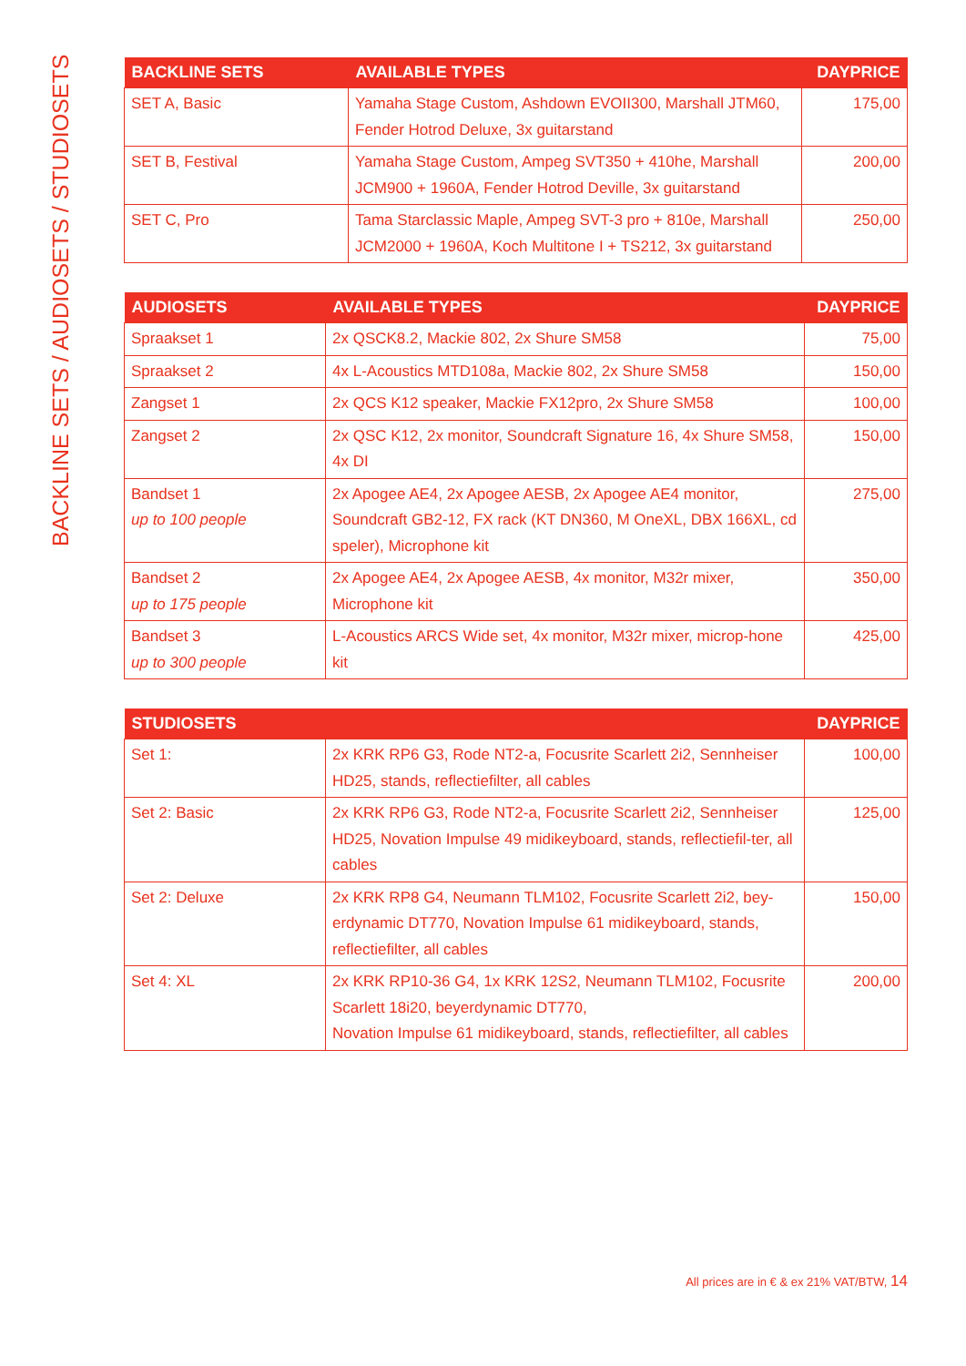BACKLINE SETS / AUDIOSETS / STUDIOSETS
| BACKLINE SETS | AVAILABLE TYPES | DAYPRICE |
| --- | --- | --- |
| SET A, Basic | Yamaha Stage Custom, Ashdown EVOII300, Marshall JTM60, Fender Hotrod Deluxe, 3x guitarstand | 175,00 |
| SET B, Festival | Yamaha Stage Custom, Ampeg SVT350 + 410he, Marshall JCM900 + 1960A, Fender Hotrod Deville, 3x guitarstand | 200,00 |
| SET C, Pro | Tama Starclassic Maple, Ampeg SVT-3 pro + 810e, Marshall JCM2000 + 1960A, Koch Multitone I + TS212, 3x guitarstand | 250,00 |
| AUDIOSETS | AVAILABLE TYPES | DAYPRICE |
| --- | --- | --- |
| Spraakset 1 | 2x QSCK8.2, Mackie 802, 2x Shure SM58 | 75,00 |
| Spraakset 2 | 4x L-Acoustics MTD108a, Mackie 802, 2x Shure SM58 | 150,00 |
| Zangset 1 | 2x QCS K12 speaker, Mackie FX12pro, 2x Shure SM58 | 100,00 |
| Zangset 2 | 2x QSC K12, 2x monitor, Soundcraft Signature 16, 4x Shure SM58, 4x DI | 150,00 |
| Bandset 1 up to 100 people | 2x Apogee AE4, 2x Apogee AESB, 2x Apogee AE4 monitor, Soundcraft GB2-12, FX rack (KT DN360, M OneXL, DBX 166XL, cd speler), Microphone kit | 275,00 |
| Bandset 2 up to 175 people | 2x Apogee AE4, 2x Apogee AESB, 4x monitor, M32r mixer, Microphone kit | 350,00 |
| Bandset 3 up to 300 people | L-Acoustics ARCS Wide set, 4x monitor, M32r mixer, microp-hone kit | 425,00 |
| STUDIOSETS | | DAYPRICE |
| --- | --- | --- |
| Set 1: | 2x KRK RP6 G3, Rode NT2-a, Focusrite Scarlett 2i2, Sennheiser HD25, stands, reflectiefilter, all cables | 100,00 |
| Set 2: Basic | 2x KRK RP6 G3, Rode NT2-a, Focusrite Scarlett 2i2, Sennheiser HD25, Novation Impulse 49 midikeyboard, stands, reflectiefil-ter, all cables | 125,00 |
| Set 2: Deluxe | 2x KRK RP8 G4, Neumann TLM102, Focusrite Scarlett 2i2, bey-erdynamic DT770, Novation Impulse 61 midikeyboard, stands, reflectiefilter, all cables | 150,00 |
| Set 4: XL | 2x KRK RP10-36 G4, 1x KRK 12S2, Neumann TLM102, Focusrite Scarlett 18i20, beyerdynamic DT770, Novation Impulse 61 midikeyboard, stands, reflectiefilter, all cables | 200,00 |
All prices are in € & ex 21% VAT/BTW, 14